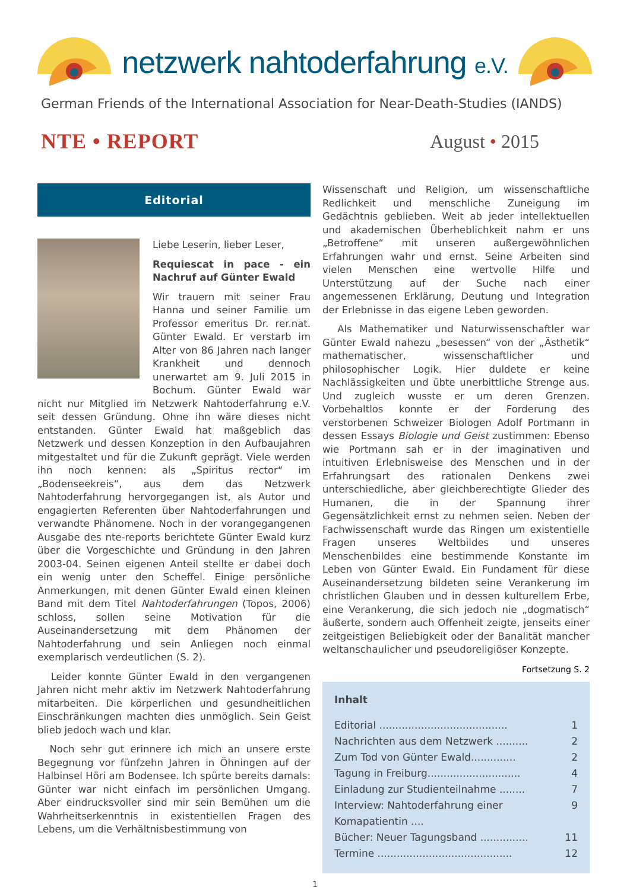netzwerk nahtoderfahrung e.V.
German Friends of the International Association for Near-Death-Studies (IANDS)
NTE • REPORT August • 2015
Editorial
Liebe Leserin, lieber Leser,
Requiescat in pace - ein Nachruf auf Günter Ewald
Wir trauern mit seiner Frau Hanna und seiner Familie um Professor emeritus Dr. rer.nat. Günter Ewald. Er verstarb im Alter von 86 Jahren nach langer Krankheit und dennoch unerwartet am 9. Juli 2015 in Bochum. Günter Ewald war nicht nur Mitglied im Netzwerk Nahtoderfahrung e.V. seit dessen Gründung. Ohne ihn wäre dieses nicht entstanden. Günter Ewald hat maßgeblich das Netzwerk und dessen Konzeption in den Aufbaujahren mitgestaltet und für die Zukunft geprägt. Viele werden ihn noch kennen: als „Spiritus rector“ im „Bodenseekreis“, aus dem das Netzwerk Nahtoderfahrung hervorgegangen ist, als Autor und engagierten Referenten über Nahtoderfahrungen und verwandte Phänomene. Noch in der vorangegangenen Ausgabe des nte-reports berichtete Günter Ewald kurz über die Vorgeschichte und Gründung in den Jahren 2003-04. Seinen eigenen Anteil stellte er dabei doch ein wenig unter den Scheffel. Einige persönliche Anmerkungen, mit denen Günter Ewald einen kleinen Band mit dem Titel Nahtoderfahrungen (Topos, 2006) schloss, sollen seine Motivation für die Auseinandersetzung mit dem Phänomen der Nahtoderfahrung und sein Anliegen noch einmal exemplarisch verdeutlichen (S. 2).
Leider konnte Günter Ewald in den vergangenen Jahren nicht mehr aktiv im Netzwerk Nahtoderfahrung mitarbeiten. Die körperlichen und gesundheitlichen Einschränkungen machten dies unmöglich. Sein Geist blieb jedoch wach und klar.
Noch sehr gut erinnere ich mich an unsere erste Begegnung vor fünfzehn Jahren in Öhningen auf der Halbinsel Höri am Bodensee. Ich spürte bereits damals: Günter war nicht einfach im persönlichen Umgang. Aber eindrucksvoller sind mir sein Bemühen um die Wahrheitserkenntnis in existentiellen Fragen des Lebens, um die Verhältnisbestimmung von
Wissenschaft und Religion, um wissenschaftliche Redlichkeit und menschliche Zuneigung im Gedächtnis geblieben. Weit ab jeder intellektuellen und akademischen Überheblichkeit nahm er uns „Betroffene“ mit unseren außergewöhnlichen Erfahrungen wahr und ernst. Seine Arbeiten sind vielen Menschen eine wertvolle Hilfe und Unterstützung auf der Suche nach einer angemessenen Erklärung, Deutung und Integration der Erlebnisse in das eigene Leben geworden.
Als Mathematiker und Naturwissenschaftler war Günter Ewald nahezu „besessen“ von der „Ästhetik“ mathematischer, wissenschaftlicher und philosophischer Logik. Hier duldete er keine Nachlässigkeiten und übte unerbittliche Strenge aus. Und zugleich wusste er um deren Grenzen. Vorbehaltlos konnte er der Forderung des verstorbenen Schweizer Biologen Adolf Portmann in dessen Essays Biologie und Geist zustimmen: Ebenso wie Portmann sah er in der imaginativen und intuitiven Erlebnisweise des Menschen und in der Erfahrungsart des rationalen Denkens zwei unterschiedliche, aber gleichberechtigte Glieder des Humanen, die in der Spannung ihrer Gegensätzlichkeit ernst zu nehmen seien. Neben der Fachwissenschaft wurde das Ringen um existentielle Fragen unseres Weltbildes und unseres Menschenbildes eine bestimmende Konstante im Leben von Günter Ewald. Ein Fundament für diese Auseinandersetzung bildeten seine Verankerung im christlichen Glauben und in dessen kulturellem Erbe, eine Verankerung, die sich jedoch nie „dogmatisch“ äußerte, sondern auch Offenheit zeigte, jenseits einer zeitgeistigen Beliebigkeit oder der Banalität mancher weltanschaulicher und pseudoreligiöser Konzepte.
Fortsetzung S. 2
Inhalt
Editorial ........................................ 1
Nachrichten aus dem Netzwerk .......... 2
Zum Tod von Günter Ewald.............. 2
Tagung in Freiburg............................. 4
Einladung zur Studienteilnahme ........ 7
Interview: Nahtoderfahrung einer Komapatientin .... 9
Bücher: Neuer Tagungsband ............... 11
Termine .......................................... 12
1